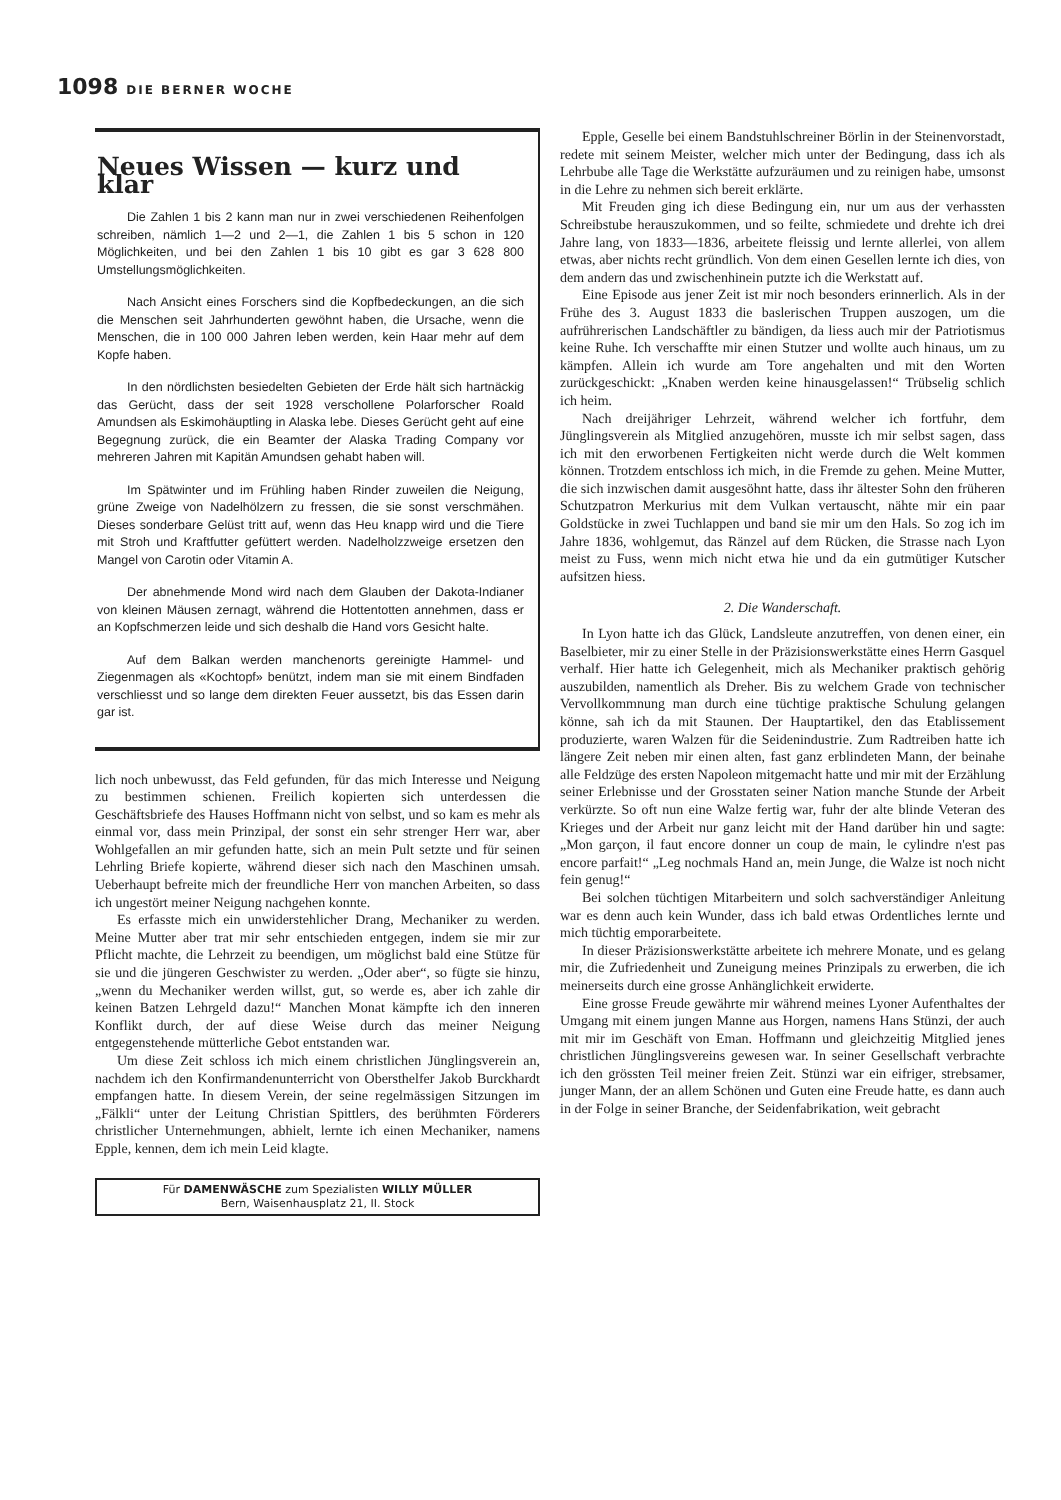1098 DIE BERNER WOCHE
Neues Wissen — kurz und klar
Die Zahlen 1 bis 2 kann man nur in zwei verschiedenen Reihenfolgen schreiben, nämlich 1—2 und 2—1, die Zahlen 1 bis 5 schon in 120 Möglichkeiten, und bei den Zahlen 1 bis 10 gibt es gar 3 628 800 Umstellungsmöglichkeiten.
Nach Ansicht eines Forschers sind die Kopfbedeckungen, an die sich die Menschen seit Jahrhunderten gewöhnt haben, die Ursache, wenn die Menschen, die in 100 000 Jahren leben werden, kein Haar mehr auf dem Kopfe haben.
In den nördlichsten besiedelten Gebieten der Erde hält sich hartnäckig das Gerücht, dass der seit 1928 verschollene Polarforscher Roald Amundsen als Eskimohäuptling in Alaska lebe. Dieses Gerücht geht auf eine Begegnung zurück, die ein Beamter der Alaska Trading Company vor mehreren Jahren mit Kapitän Amundsen gehabt haben will.
Im Spätwinter und im Frühling haben Rinder zuweilen die Neigung, grüne Zweige von Nadelhölzern zu fressen, die sie sonst verschmähen. Dieses sonderbare Gelüst tritt auf, wenn das Heu knapp wird und die Tiere mit Stroh und Kraftfutter gefüttert werden. Nadelholzzweige ersetzen den Mangel von Carotin oder Vitamin A.
Der abnehmende Mond wird nach dem Glauben der Dakota-Indianer von kleinen Mäusen zernagt, während die Hottentotten annehmen, dass er an Kopfschmerzen leide und sich deshalb die Hand vors Gesicht halte.
Auf dem Balkan werden manchenorts gereinigte Hammel- und Ziegenmagen als «Kochtopf» benützt, indem man sie mit einem Bindfaden verschliesst und so lange dem direkten Feuer aussetzt, bis das Essen darin gar ist.
lich noch unbewusst, das Feld gefunden, für das mich Interesse und Neigung zu bestimmen schienen. Freilich kopierten sich unterdessen die Geschäftsbriefe des Hauses Hoffmann nicht von selbst, und so kam es mehr als einmal vor, dass mein Prinzipal, der sonst ein sehr strenger Herr war, aber Wohlgefallen an mir gefunden hatte, sich an mein Pult setzte und für seinen Lehrling Briefe kopierte, während dieser sich nach den Maschinen umsah. Ueberhaupt befreite mich der freundliche Herr von manchen Arbeiten, so dass ich ungestört meiner Neigung nachgehen konnte.
Es erfasste mich ein unwiderstehlicher Drang, Mechaniker zu werden. Meine Mutter aber trat mir sehr entschieden entgegen, indem sie mir zur Pflicht machte, die Lehrzeit zu beendigen, um möglichst bald eine Stütze für sie und die jüngeren Geschwister zu werden. „Oder aber“, so fügte sie hinzu, „wenn du Mechaniker werden willst, gut, so werde es, aber ich zahle dir keinen Batzen Lehrgeld dazu!“ Manchen Monat kämpfte ich den inneren Konflikt durch, der auf diese Weise durch das meiner Neigung entgegenstehende mütterliche Gebot entstanden war.
Um diese Zeit schloss ich mich einem christlichen Jünglingsverein an, nachdem ich den Konfirmandenunterricht von Obersthelfer Jakob Burckhardt empfangen hatte. In diesem Verein, der seine regelmässigen Sitzungen im „Fälkli“ unter der Leitung Christian Spittlers, des berühmten Förderers christlicher Unternehmungen, abhielt, lernte ich einen Mechaniker, namens Epple, kennen, dem ich mein Leid klagte.
Für DAMENWÄSCHE zum Spezialisten WILLY MÜLLER
Bern, Waisenhausplatz 21, II. Stock
Epple, Geselle bei einem Bandstuhlschreiner Börlin in der Steinenvorstadt, redete mit seinem Meister, welcher mich unter der Bedingung, dass ich als Lehrbube alle Tage die Werkstätte aufzuräumen und zu reinigen habe, umsonst in die Lehre zu nehmen sich bereit erklärte.
Mit Freuden ging ich diese Bedingung ein, nur um aus der verhassten Schreibstube herauszukommen, und so feilte, schmiedete und drehte ich drei Jahre lang, von 1833—1836, arbeitete fleissig und lernte allerlei, von allem etwas, aber nichts recht gründlich. Von dem einen Gesellen lernte ich dies, von dem andern das und zwischenhinein putzte ich die Werkstatt auf.
Eine Episode aus jener Zeit ist mir noch besonders erinnerlich. Als in der Frühe des 3. August 1833 die baslerischen Truppen auszogen, um die aufrührerischen Landschäftler zu bändigen, da liess auch mir der Patriotismus keine Ruhe. Ich verschaffte mir einen Stutzer und wollte auch hinaus, um zu kämpfen. Allein ich wurde am Tore angehalten und mit den Worten zurückgeschickt: „Knaben werden keine hinausgelassen!“ Trübselig schlich ich heim.
Nach dreijähriger Lehrzeit, während welcher ich fortfuhr, dem Jünglingsverein als Mitglied anzugehören, musste ich mir selbst sagen, dass ich mit den erworbenen Fertigkeiten nicht werde durch die Welt kommen können. Trotzdem entschloss ich mich, in die Fremde zu gehen. Meine Mutter, die sich inzwischen damit ausgesöhnt hatte, dass ihr ältester Sohn den früheren Schutzpatron Merkurius mit dem Vulkan vertauscht, nähte mir ein paar Goldstücke in zwei Tuchlappen und band sie mir um den Hals. So zog ich im Jahre 1836, wohlgemut, das Ränzel auf dem Rücken, die Strasse nach Lyon meist zu Fuss, wenn mich nicht etwa hie und da ein gutmütiger Kutscher aufsitzen hiess.
2. Die Wanderschaft.
In Lyon hatte ich das Glück, Landsleute anzutreffen, von denen einer, ein Baselbieter, mir zu einer Stelle in der Präzisionswerkstätte eines Herrn Gasquel verhalf. Hier hatte ich Gelegenheit, mich als Mechaniker praktisch gehörig auszubilden, namentlich als Dreher. Bis zu welchem Grade von technischer Vervollkommnung man durch eine tüchtige praktische Schulung gelangen könne, sah ich da mit Staunen. Der Hauptartikel, den das Etablissement produzierte, waren Walzen für die Seidenindustrie. Zum Radtreiben hatte ich längere Zeit neben mir einen alten, fast ganz erblindeten Mann, der beinahe alle Feldzüge des ersten Napoleon mitgemacht hatte und mir mit der Erzählung seiner Erlebnisse und der Grosstaten seiner Nation manche Stunde der Arbeit verkürzte. So oft nun eine Walze fertig war, fuhr der alte blinde Veteran des Krieges und der Arbeit nur ganz leicht mit der Hand darüber hin und sagte: „Mon garçon, il faut encore donner un coup de main, le cylindre n'est pas encore parfait!“ „Leg nochmals Hand an, mein Junge, die Walze ist noch nicht fein genug!“
Bei solchen tüchtigen Mitarbeitern und solch sachverständiger Anleitung war es denn auch kein Wunder, dass ich bald etwas Ordentliches lernte und mich tüchtig emporarbeitete.
In dieser Präzisionswerkstätte arbeitete ich mehrere Monate, und es gelang mir, die Zufriedenheit und Zuneigung meines Prinzipals zu erwerben, die ich meinerseits durch eine grosse Anhänglichkeit erwiderte.
Eine grosse Freude gewährte mir während meines Lyoner Aufenthaltes der Umgang mit einem jungen Manne aus Horgen, namens Hans Stünzi, der auch mit mir im Geschäft von Eman. Hoffmann und gleichzeitig Mitglied jenes christlichen Jünglingsvereins gewesen war. In seiner Gesellschaft verbrachte ich den grössten Teil meiner freien Zeit. Stünzi war ein eifriger, strebsamer, junger Mann, der an allem Schönen und Guten eine Freude hatte, es dann auch in der Folge in seiner Branche, der Seidenfabrikation, weit gebracht